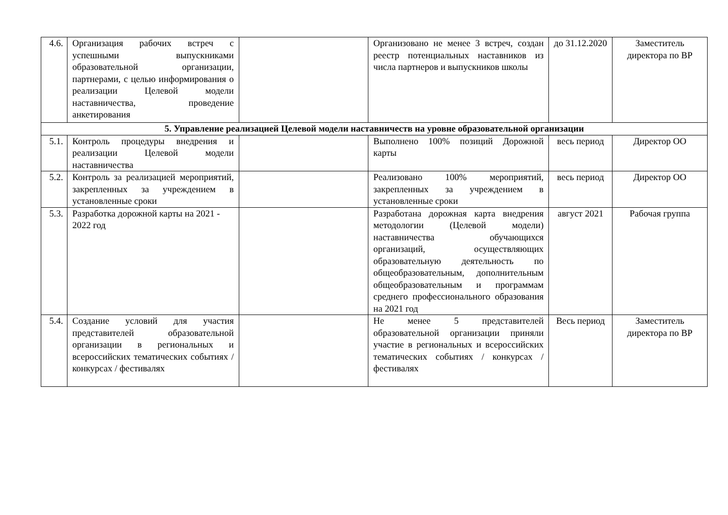| 4.6. | Организация рабочих встреч с успешными выпускниками образовательной организации, партнерами, с целью информирования о реализации Целевой модели наставничества, проведение анкетирования | | Организовано не менее 3 встреч, создан реестр потенциальных наставников из числа партнеров и выпускников школы | до 31.12.2020 | Заместитель директора по ВР |
| 5. Управление реализацией Целевой модели наставничеств на уровне образовательной организации | | | | | |
| 5.1. | Контроль процедуры внедрения и реализации Целевой модели наставничества | | Выполнено 100% позиций Дорожной карты | весь период | Директор ОО |
| 5.2. | Контроль за реализацией мероприятий, закрепленных за учреждением в установленные сроки | | Реализовано 100% мероприятий, закрепленных за учреждением в установленные сроки | весь период | Директор ОО |
| 5.3. | Разработка дорожной карты на 2021 - 2022 год | | Разработана дорожная карта внедрения методологии (Целевой модели) наставничества обучающихся организаций, осуществляющих образовательную деятельность по общеобразовательным, дополнительным общеобразовательным и программам среднего профессионального образования на 2021 год | август 2021 | Рабочая группа |
| 5.4. | Создание условий для участия представителей образовательной организации в региональных и всероссийских тематических событиях / конкурсах / фестивалях | | Не менее 5 представителей образовательной организации приняли участие в региональных и всероссийских тематических событиях / конкурсах / фестивалях | Весь период | Заместитель директора по ВР |